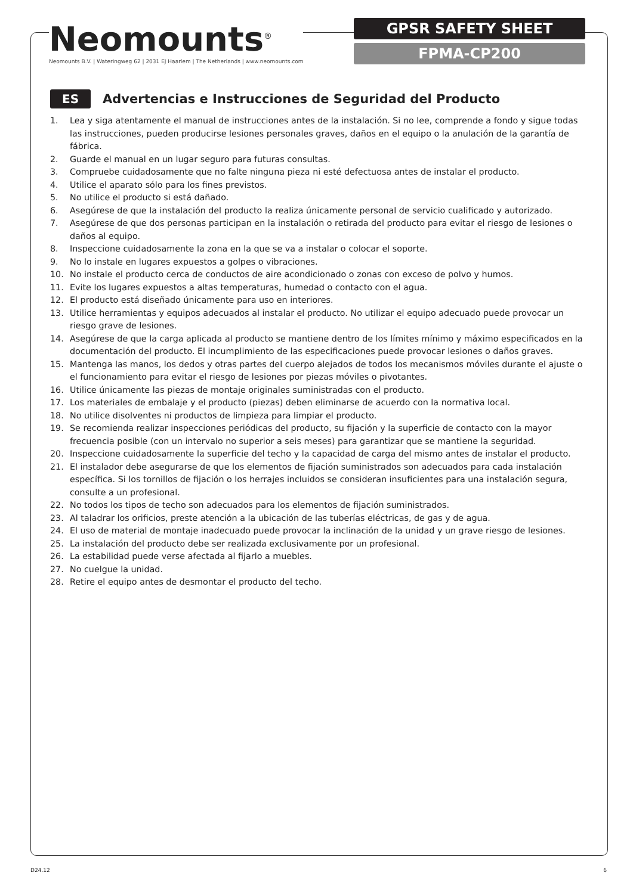Neomounts<sup>®</sup>
Neomounts B.V. | Wateringweg 62 | 2031 EJ Haarlem | The Netherlands | www.neomounts.com
GPSR SAFETY SHEET
FPMA-CP200
ES
Advertencias e Instrucciones de Seguridad del Producto
1. Lea y siga atentamente el manual de instrucciones antes de la instalación. Si no lee, comprende a fondo y sigue todas las instrucciones, pueden producirse lesiones personales graves, daños en el equipo o la anulación de la garantía de fábrica.
2. Guarde el manual en un lugar seguro para futuras consultas.
3. Compruebe cuidadosamente que no falte ninguna pieza ni esté defectuosa antes de instalar el producto.
4. Utilice el aparato sólo para los fines previstos.
5. No utilice el producto si está dañado.
6. Asegúrese de que la instalación del producto la realiza únicamente personal de servicio cualificado y autorizado.
7. Asegúrese de que dos personas participan en la instalación o retirada del producto para evitar el riesgo de lesiones o daños al equipo.
8. Inspeccione cuidadosamente la zona en la que se va a instalar o colocar el soporte.
9. No lo instale en lugares expuestos a golpes o vibraciones.
10. No instale el producto cerca de conductos de aire acondicionado o zonas con exceso de polvo y humos.
11. Evite los lugares expuestos a altas temperaturas, humedad o contacto con el agua.
12. El producto está diseñado únicamente para uso en interiores.
13. Utilice herramientas y equipos adecuados al instalar el producto. No utilizar el equipo adecuado puede provocar un riesgo grave de lesiones.
14. Asegúrese de que la carga aplicada al producto se mantiene dentro de los límites mínimo y máximo especificados en la documentación del producto. El incumplimiento de las especificaciones puede provocar lesiones o daños graves.
15. Mantenga las manos, los dedos y otras partes del cuerpo alejados de todos los mecanismos móviles durante el ajuste o el funcionamiento para evitar el riesgo de lesiones por piezas móviles o pivotantes.
16. Utilice únicamente las piezas de montaje originales suministradas con el producto.
17. Los materiales de embalaje y el producto (piezas) deben eliminarse de acuerdo con la normativa local.
18. No utilice disolventes ni productos de limpieza para limpiar el producto.
19. Se recomienda realizar inspecciones periódicas del producto, su fijación y la superficie de contacto con la mayor frecuencia posible (con un intervalo no superior a seis meses) para garantizar que se mantiene la seguridad.
20. Inspeccione cuidadosamente la superficie del techo y la capacidad de carga del mismo antes de instalar el producto.
21. El instalador debe asegurarse de que los elementos de fijación suministrados son adecuados para cada instalación específica. Si los tornillos de fijación o los herrajes incluidos se consideran insuficientes para una instalación segura, consulte a un profesional.
22. No todos los tipos de techo son adecuados para los elementos de fijación suministrados.
23. Al taladrar los orificios, preste atención a la ubicación de las tuberías eléctricas, de gas y de agua.
24. El uso de material de montaje inadecuado puede provocar la inclinación de la unidad y un grave riesgo de lesiones.
25. La instalación del producto debe ser realizada exclusivamente por un profesional.
26. La estabilidad puede verse afectada al fijarlo a muebles.
27. No cuelgue la unidad.
28. Retire el equipo antes de desmontar el producto del techo.
D24.12 6